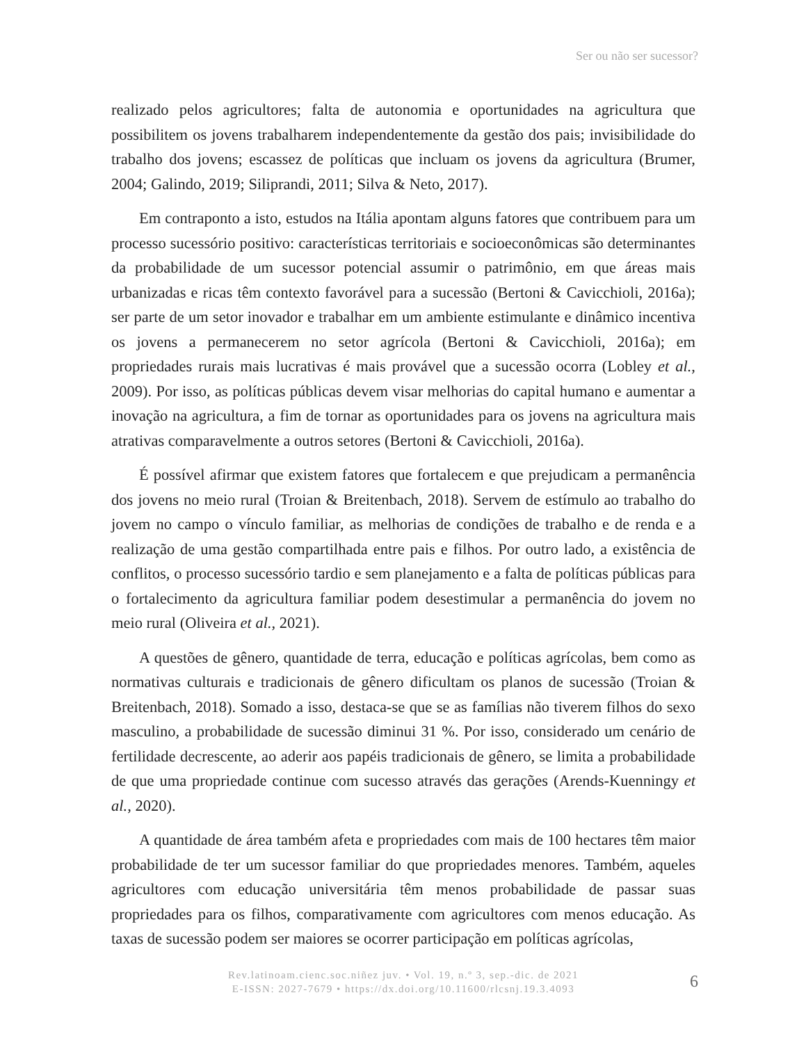Ser ou não ser sucessor?
realizado pelos agricultores; falta de autonomia e oportunidades na agricultura que possibilitem os jovens trabalharem independentemente da gestão dos pais; invisibilidade do trabalho dos jovens; escassez de políticas que incluam os jovens da agricultura (Brumer, 2004; Galindo, 2019; Siliprandi, 2011; Silva & Neto, 2017).
Em contraponto a isto, estudos na Itália apontam alguns fatores que contribuem para um processo sucessório positivo: características territoriais e socioeconômicas são determinantes da probabilidade de um sucessor potencial assumir o patrimônio, em que áreas mais urbanizadas e ricas têm contexto favorável para a sucessão (Bertoni & Cavicchioli, 2016a); ser parte de um setor inovador e trabalhar em um ambiente estimulante e dinâmico incentiva os jovens a permanecerem no setor agrícola (Bertoni & Cavicchioli, 2016a); em propriedades rurais mais lucrativas é mais provável que a sucessão ocorra (Lobley et al., 2009). Por isso, as políticas públicas devem visar melhorias do capital humano e aumentar a inovação na agricultura, a fim de tornar as oportunidades para os jovens na agricultura mais atrativas comparavelmente a outros setores (Bertoni & Cavicchioli, 2016a).
É possível afirmar que existem fatores que fortalecem e que prejudicam a permanência dos jovens no meio rural (Troian & Breitenbach, 2018). Servem de estímulo ao trabalho do jovem no campo o vínculo familiar, as melhorias de condições de trabalho e de renda e a realização de uma gestão compartilhada entre pais e filhos. Por outro lado, a existência de conflitos, o processo sucessório tardio e sem planejamento e a falta de políticas públicas para o fortalecimento da agricultura familiar podem desestimular a permanência do jovem no meio rural (Oliveira et al., 2021).
A questões de gênero, quantidade de terra, educação e políticas agrícolas, bem como as normativas culturais e tradicionais de gênero dificultam os planos de sucessão (Troian & Breitenbach, 2018). Somado a isso, destaca-se que se as famílias não tiverem filhos do sexo masculino, a probabilidade de sucessão diminui 31 %. Por isso, considerado um cenário de fertilidade decrescente, ao aderir aos papéis tradicionais de gênero, se limita a probabilidade de que uma propriedade continue com sucesso através das gerações (Arends-Kuenningy et al., 2020).
A quantidade de área também afeta e propriedades com mais de 100 hectares têm maior probabilidade de ter um sucessor familiar do que propriedades menores. Também, aqueles agricultores com educação universitária têm menos probabilidade de passar suas propriedades para os filhos, comparativamente com agricultores com menos educação. As taxas de sucessão podem ser maiores se ocorrer participação em políticas agrícolas,
Rev.latinoam.cienc.soc.niñez juv. • Vol. 19, n.º 3, sep.-dic. de 2021
E-ISSN: 2027-7679 • https://dx.doi.org/10.11600/rlcsnj.19.3.4093
6